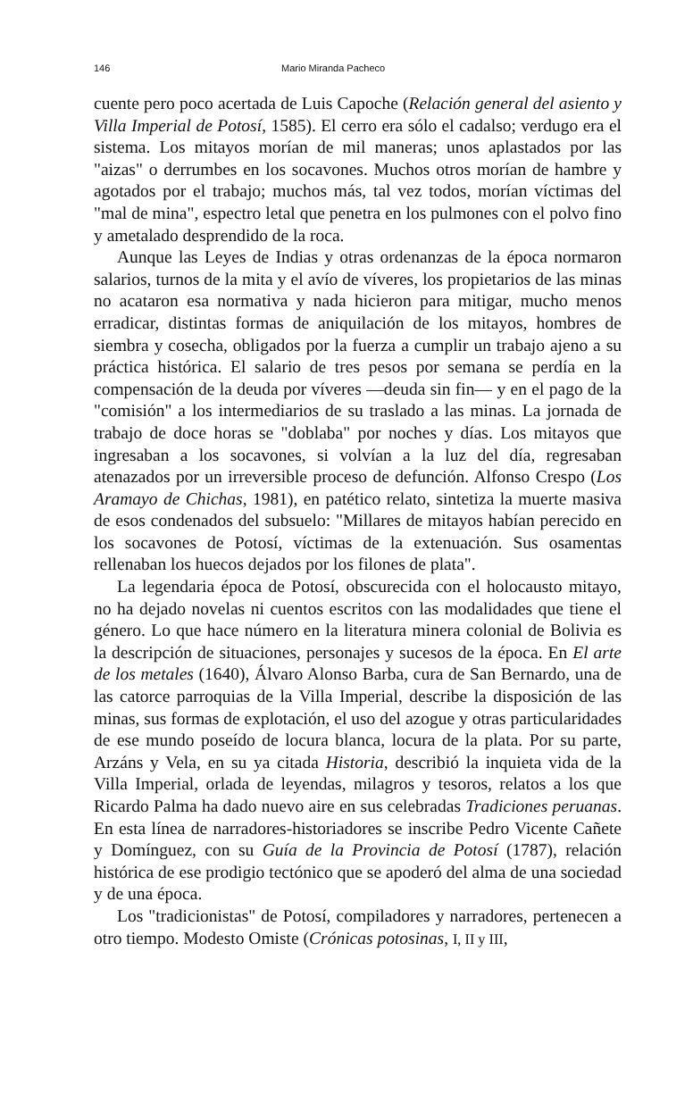146 Mario Miranda Pacheco
cuente pero poco acertada de Luis Capoche (Relación general del asiento y Villa Imperial de Potosí, 1585). El cerro era sólo el cadalso; verdugo era el sistema. Los mitayos morían de mil maneras; unos aplastados por las "aizas" o derrumbes en los socavones. Muchos otros morían de hambre y agotados por el trabajo; muchos más, tal vez todos, morían víctimas del "mal de mina", espectro letal que penetra en los pulmones con el polvo fino y ametalado desprendido de la roca.
Aunque las Leyes de Indias y otras ordenanzas de la época normaron salarios, turnos de la mita y el avío de víveres, los propietarios de las minas no acataron esa normativa y nada hicieron para mitigar, mucho menos erradicar, distintas formas de aniquilación de los mitayos, hombres de siembra y cosecha, obligados por la fuerza a cumplir un trabajo ajeno a su práctica histórica. El salario de tres pesos por semana se perdía en la compensación de la deuda por víveres —deuda sin fin— y en el pago de la "comisión" a los intermediarios de su traslado a las minas. La jornada de trabajo de doce horas se "doblaba" por noches y días. Los mitayos que ingresaban a los socavones, si volvían a la luz del día, regresaban atenazados por un irreversible proceso de defunción. Alfonso Crespo (Los Aramayo de Chichas, 1981), en patético relato, sintetiza la muerte masiva de esos condenados del subsuelo: "Millares de mitayos habían perecido en los socavones de Potosí, víctimas de la extenuación. Sus osamentas rellenaban los huecos dejados por los filones de plata".
La legendaria época de Potosí, obscurecida con el holocausto mitayo, no ha dejado novelas ni cuentos escritos con las modalidades que tiene el género. Lo que hace número en la literatura minera colonial de Bolivia es la descripción de situaciones, personajes y sucesos de la época. En El arte de los metales (1640), Álvaro Alonso Barba, cura de San Bernardo, una de las catorce parroquias de la Villa Imperial, describe la disposición de las minas, sus formas de explotación, el uso del azogue y otras particularidades de ese mundo poseído de locura blanca, locura de la plata. Por su parte, Arzáns y Vela, en su ya citada Historia, describió la inquieta vida de la Villa Imperial, orlada de leyendas, milagros y tesoros, relatos a los que Ricardo Palma ha dado nuevo aire en sus celebradas Tradiciones peruanas. En esta línea de narradores-historiadores se inscribe Pedro Vicente Cañete y Domínguez, con su Guía de la Provincia de Potosí (1787), relación histórica de ese prodigio tectónico que se apoderó del alma de una sociedad y de una época.
Los "tradicionistas" de Potosí, compiladores y narradores, pertenecen a otro tiempo. Modesto Omiste (Crónicas potosinas, I, II y III,